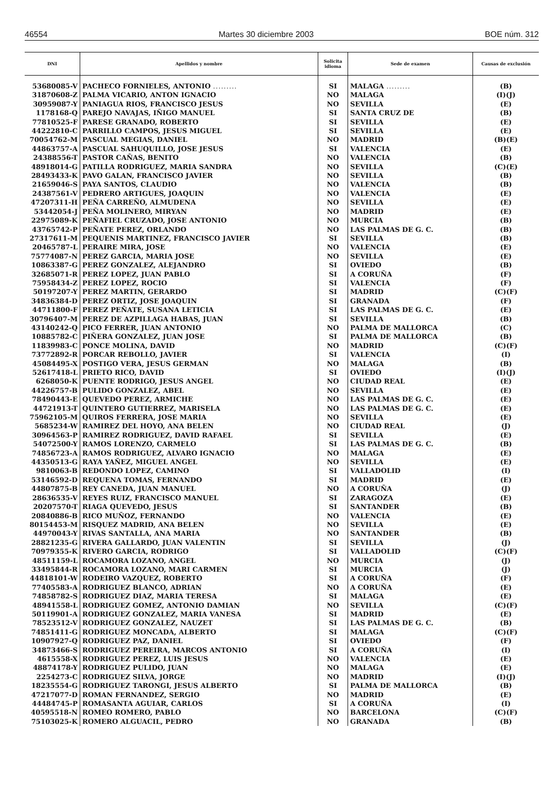46554 Martes 30 diciembre 2003 BOE núm. 312
| DNI | Apellidos y nombre | Solicita idioma | Sede de examen | Causas de exclusión |
| --- | --- | --- | --- | --- |
| 53680085-V | PACHECO FORNIELES, ANTONIO ......... | SI | MALAGA ......... | (B) |
| 31870608-Z | PALMA VICARIO, ANTON IGNACIO | NO | MALAGA | (I)(J) |
| 30959087-Y | PANIAGUA RIOS, FRANCISCO JESUS | NO | SEVILLA | (E) |
| 1178168-Q | PAREJO NAVAJAS, IÑIGO MANUEL | SI | SANTA CRUZ DE | (B) |
| 77810525-F | PARESE GRANADO, ROBERTO | SI | SEVILLA | (E) |
| 44222810-C | PARRILLO CAMPOS, JESUS MIGUEL | SI | SEVILLA | (E) |
| 70054762-M | PASCUAL MEGIAS, DANIEL | NO | MADRID | (B)(E) |
| 44863757-A | PASCUAL SAHUQUILLO, JOSE JESUS | SI | VALENCIA | (E) |
| 24388556-T | PASTOR CAÑAS, BENITO | NO | VALENCIA | (B) |
| 48918014-G | PATILLA RODRIGUEZ, MARIA SANDRA | NO | SEVILLA | (C)(E) |
| 28493433-K | PAVO GALAN, FRANCISCO JAVIER | NO | SEVILLA | (B) |
| 21659046-S | PAYA SANTOS, CLAUDIO | NO | VALENCIA | (B) |
| 24387561-V | PEDRERO ARTIGUES, JOAQUIN | NO | VALENCIA | (E) |
| 47207311-H | PEÑA CARREÑO, ALMUDENA | NO | SEVILLA | (E) |
| 53442054-J | PEÑA MOLINERO, MIRYAN | NO | MADRID | (E) |
| 22975089-K | PEÑAFIEL CRUZADO, JOSE ANTONIO | NO | MURCIA | (B) |
| 43765742-P | PEÑATE PEREZ, ORLANDO | NO | LAS PALMAS DE G. C. | (B) |
| 27317611-M | PEQUENIS MARTINEZ, FRANCISCO JAVIER | SI | SEVILLA | (B) |
| 20465787-L | PERAIRE MIRA, JOSE | NO | VALENCIA | (E) |
| 75774087-N | PEREZ GARCIA, MARIA JOSE | NO | SEVILLA | (E) |
| 10863387-G | PEREZ GONZALEZ, ALEJANDRO | SI | OVIEDO | (B) |
| 32685071-R | PEREZ LOPEZ, JUAN PABLO | SI | A CORUÑA | (F) |
| 75958434-Z | PEREZ LOPEZ, ROCIO | SI | VALENCIA | (F) |
| 50197207-Y | PEREZ MARTIN, GERARDO | SI | MADRID | (C)(F) |
| 34836384-D | PEREZ ORTIZ, JOSE JOAQUIN | SI | GRANADA | (F) |
| 44711800-F | PEREZ PEÑATE, SUSANA LETICIA | SI | LAS PALMAS DE G. C. | (E) |
| 30796407-M | PEREZ DE AZPILLAGA HABAS, JUAN | SI | SEVILLA | (B) |
| 43140242-Q | PICO FERRER, JUAN ANTONIO | NO | PALMA DE MALLORCA | (C) |
| 10885782-C | PIÑERA GONZALEZ, JUAN JOSE | SI | PALMA DE MALLORCA | (B) |
| 11839983-C | PONCE MOLINA, DAVID | NO | MADRID | (C)(F) |
| 73772892-R | PORCAR REBOLLO, JAVIER | SI | VALENCIA | (I) |
| 45084495-X | POSTIGO VERA, JESUS GERMAN | NO | MALAGA | (B) |
| 52617418-L | PRIETO RICO, DAVID | SI | OVIEDO | (I)(J) |
| 6268050-K | PUENTE RODRIGO, JESUS ANGEL | NO | CIUDAD REAL | (E) |
| 44226757-B | PULIDO GONZALEZ, ABEL | NO | SEVILLA | (E) |
| 78490443-E | QUEVEDO PEREZ, ARMICHE | NO | LAS PALMAS DE G. C. | (E) |
| 44721913-T | QUINTERO GUTIERREZ, MARISELA | NO | LAS PALMAS DE G. C. | (E) |
| 75962105-M | QUIROS FERRERA, JOSE MARIA | NO | SEVILLA | (E) |
| 5685234-W | RAMIREZ DEL HOYO, ANA BELEN | NO | CIUDAD REAL | (J) |
| 30964563-P | RAMIREZ RODRIGUEZ, DAVID RAFAEL | SI | SEVILLA | (E) |
| 54072500-Y | RAMOS LORENZO, CARMELO | SI | LAS PALMAS DE G. C. | (B) |
| 74856723-A | RAMOS RODRIGUEZ, ALVARO IGNACIO | NO | MALAGA | (E) |
| 44350513-G | RAYA YAÑEZ, MIGUEL ANGEL | NO | SEVILLA | (E) |
| 9810063-B | REDONDO LOPEZ, CAMINO | SI | VALLADOLID | (I) |
| 53146592-D | REQUENA TOMAS, FERNANDO | SI | MADRID | (E) |
| 44807875-B | REY CANEDA, JUAN MANUEL | NO | A CORUÑA | (J) |
| 28636535-V | REYES RUIZ, FRANCISCO MANUEL | SI | ZARAGOZA | (E) |
| 20207570-T | RIAGA QUEVEDO, JESUS | SI | SANTANDER | (B) |
| 20840886-B | RICO MUÑOZ, FERNANDO | NO | VALENCIA | (E) |
| 80154453-M | RISQUEZ MADRID, ANA BELEN | NO | SEVILLA | (E) |
| 44970043-Y | RIVAS SANTALLA, ANA MARIA | NO | SANTANDER | (B) |
| 28821235-G | RIVERA GALLARDO, JUAN VALENTIN | SI | SEVILLA | (J) |
| 70979355-K | RIVERO GARCIA, RODRIGO | SI | VALLADOLID | (C)(F) |
| 48511159-L | ROCAMORA LOZANO, ANGEL | NO | MURCIA | (J) |
| 33495844-R | ROCAMORA LOZANO, MARI CARMEN | SI | MURCIA | (J) |
| 44818101-W | RODEIRO VAZQUEZ, ROBERTO | SI | A CORUÑA | (F) |
| 77405583-A | RODRIGUEZ BLANCO, ADRIAN | NO | A CORUÑA | (E) |
| 74858782-S | RODRIGUEZ DIAZ, MARIA TERESA | SI | MALAGA | (E) |
| 48941558-L | RODRIGUEZ GOMEZ, ANTONIO DAMIAN | NO | SEVILLA | (C)(F) |
| 50119901-A | RODRIGUEZ GONZALEZ, MARIA VANESA | SI | MADRID | (E) |
| 78523512-V | RODRIGUEZ GONZALEZ, NAUZET | SI | LAS PALMAS DE G. C. | (B) |
| 74851411-G | RODRIGUEZ MONCADA, ALBERTO | SI | MALAGA | (C)(F) |
| 10907927-Q | RODRIGUEZ PAZ, DANIEL | SI | OVIEDO | (F) |
| 34873466-S | RODRIGUEZ PEREIRA, MARCOS ANTONIO | SI | A CORUÑA | (I) |
| 4615558-X | RODRIGUEZ PEREZ, LUIS JESUS | NO | VALENCIA | (E) |
| 48874178-Y | RODRIGUEZ PULIDO, JUAN | NO | MALAGA | (E) |
| 2254273-C | RODRIGUEZ SILVA, JORGE | NO | MADRID | (I)(J) |
| 18235554-G | RODRIGUEZ TARONGI, JESUS ALBERTO | SI | PALMA DE MALLORCA | (B) |
| 47217077-D | ROMAN FERNANDEZ, SERGIO | NO | MADRID | (E) |
| 44484745-P | ROMASANTA AGUIAR, CARLOS | SI | A CORUÑA | (I) |
| 40595518-N | ROMEO ROMERO, PABLO | NO | BARCELONA | (C)(F) |
| 75103025-K | ROMERO ALGUACIL, PEDRO | NO | GRANADA | (B) |